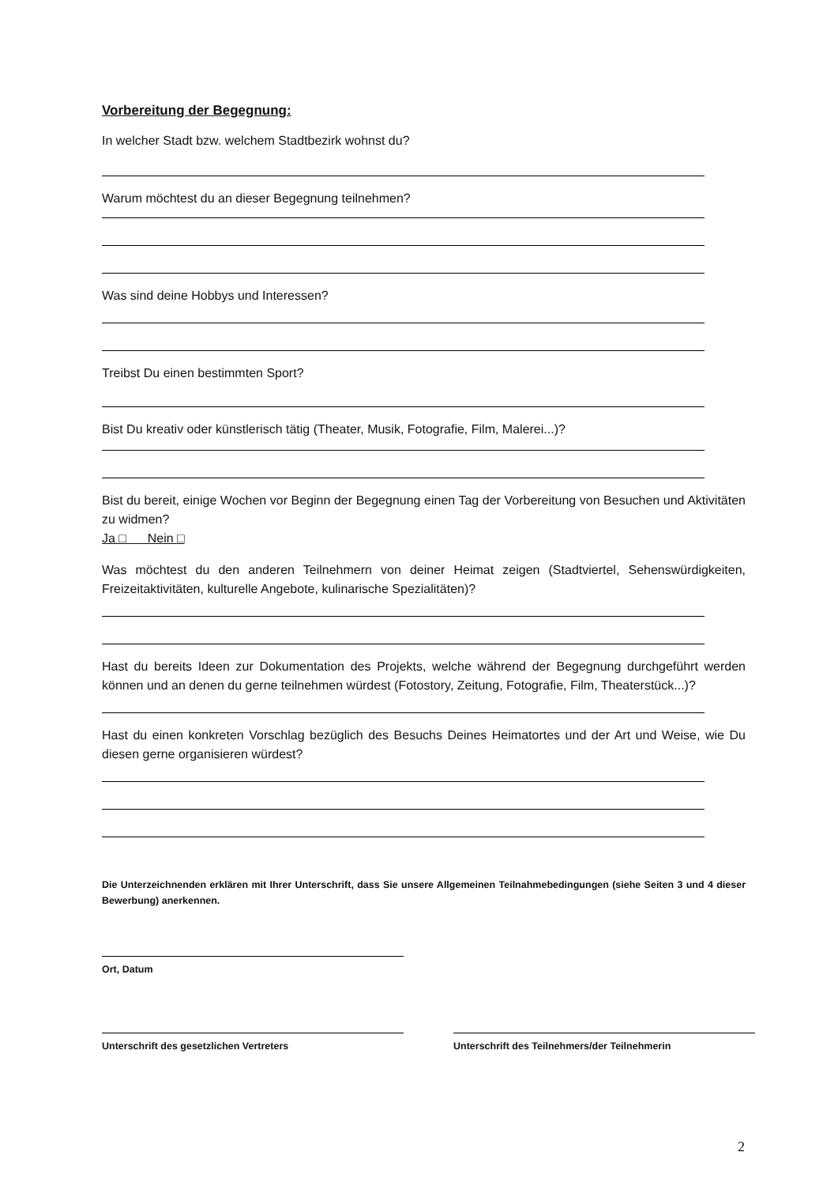Vorbereitung der Begegnung:
In welcher Stadt bzw. welchem Stadtbezirk wohnst du?
Warum möchtest du an dieser Begegnung teilnehmen?
Was sind deine Hobbys und Interessen?
Treibst Du einen bestimmten Sport?
Bist Du kreativ oder künstlerisch tätig (Theater, Musik, Fotografie, Film, Malerei...)?
Bist du bereit, einige Wochen vor Beginn der Begegnung einen Tag der Vorbereitung von Besuchen und Aktivitäten zu widmen?
Ja □ Nein □
Was möchtest du den anderen Teilnehmern von deiner Heimat zeigen (Stadtviertel, Sehenswürdigkeiten, Freizeitaktivitäten, kulturelle Angebote, kulinarische Spezialitäten)?
Hast du bereits Ideen zur Dokumentation des Projekts, welche während der Begegnung durchgeführt werden können und an denen du gerne teilnehmen würdest (Fotostory, Zeitung, Fotografie, Film, Theaterstück...)?
Hast du einen konkreten Vorschlag bezüglich des Besuchs Deines Heimatortes und der Art und Weise, wie Du diesen gerne organisieren würdest?
Die Unterzeichnenden erklären mit Ihrer Unterschrift, dass Sie unsere Allgemeinen Teilnahmebedingungen (siehe Seiten 3 und 4 dieser Bewerbung) anerkennen.
Ort, Datum
Unterschrift des gesetzlichen Vertreters
Unterschrift des Teilnehmers/der Teilnehmerin
2